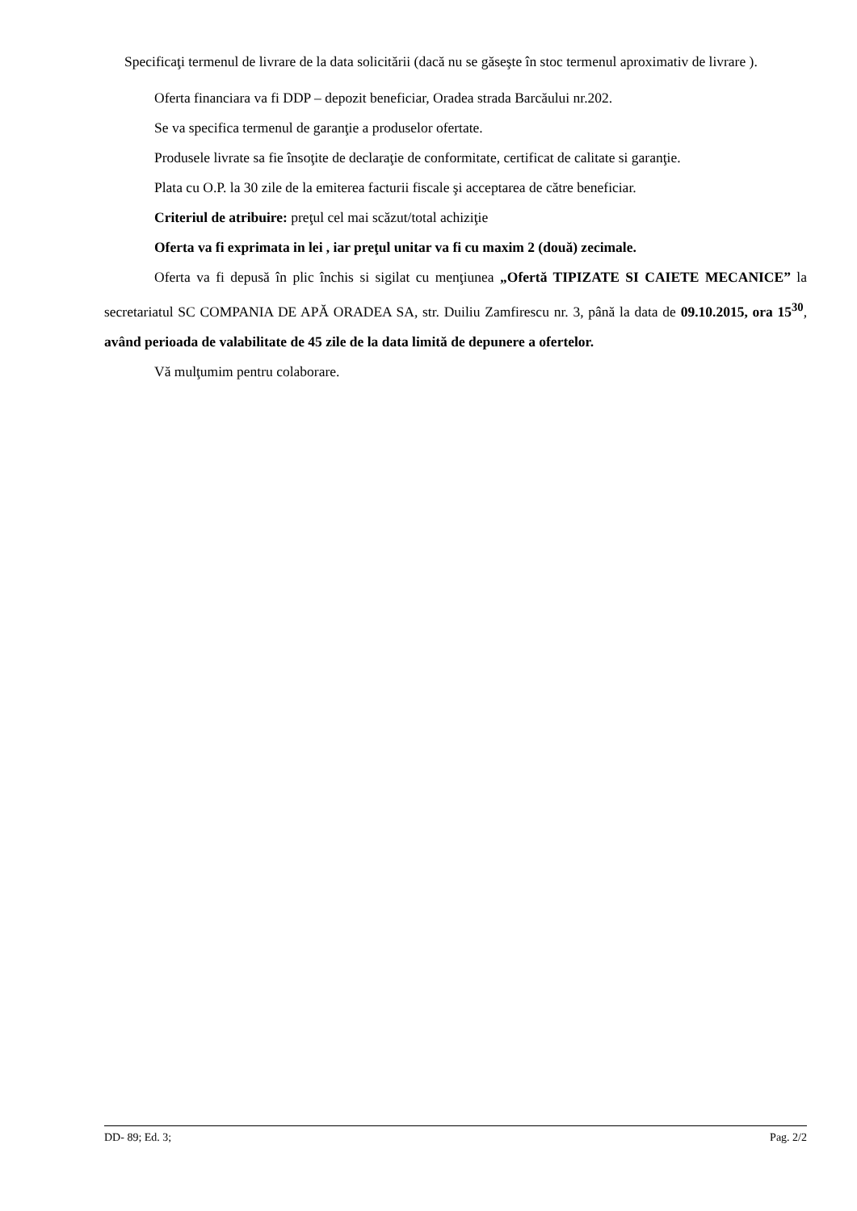Specificaţi termenul de livrare de la data solicitării (dacă nu se găseşte în stoc termenul aproximativ de livrare ).
Oferta financiara va fi DDP – depozit beneficiar, Oradea strada Barcăului nr.202.
Se va specifica termenul de garanţie a produselor ofertate.
Produsele livrate sa fie însoţite de declaraţie de conformitate, certificat de calitate si garanţie.
Plata cu O.P. la 30 zile de la emiterea facturii fiscale şi acceptarea de către beneficiar.
Criteriul de atribuire: preţul cel mai scăzut/total achiziţie
Oferta va fi exprimata in lei , iar preţul unitar va fi cu maxim 2 (două) zecimale.
Oferta va fi depusă în plic închis si sigilat cu menţiunea „Ofertă TIPIZATE SI CAIETE MECANICE” la secretariatul SC COMPANIA DE APĂ ORADEA SA, str. Duiliu Zamfirescu nr. 3, până la data de 09.10.2015, ora 15<sup>30</sup>, având perioada de valabilitate de 45 zile de la data limită de depunere a ofertelor.
Vă mulţumim pentru colaborare.
DD- 89; Ed. 3; Pag. 2/2